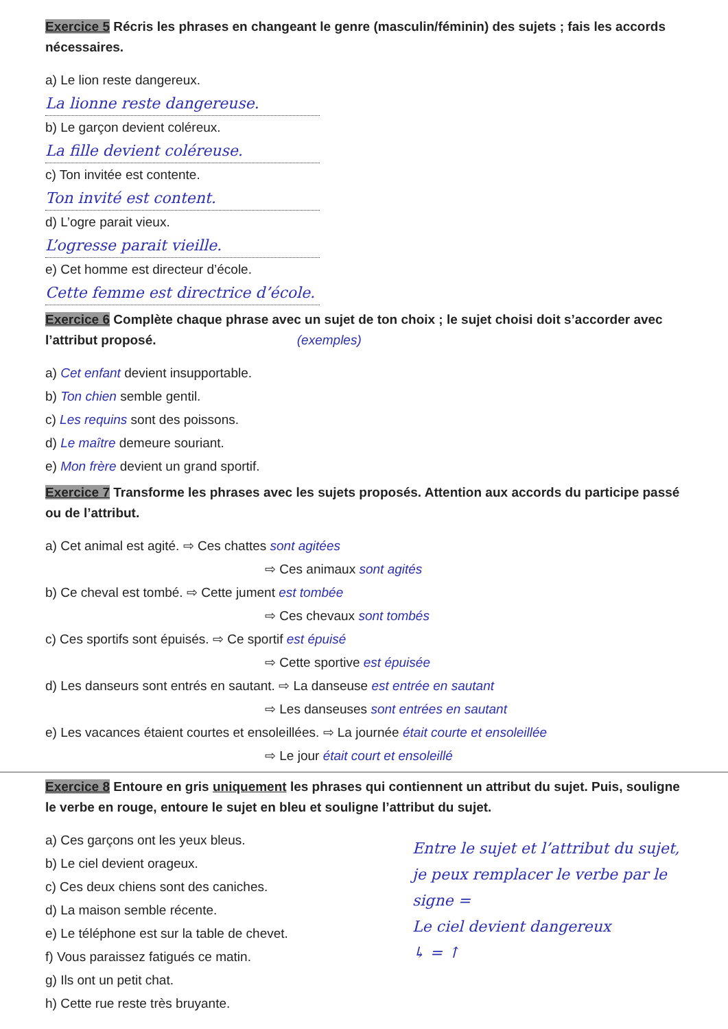Exercice 5 Récris les phrases en changeant le genre (masculin/féminin) des sujets ; fais les accords nécessaires.
a) Le lion reste dangereux.
La lionne reste dangereuse.
b) Le garçon devient coléreux.
La fille devient coléreuse.
c) Ton invitée est contente.
Ton invité est content.
d) L’ogre parait vieux.
L’ogresse parait vieille.
e) Cet homme est directeur d’école.
Cette femme est directrice d’école.
Exercice 6 Complète chaque phrase avec un sujet de ton choix ; le sujet choisi doit s’accorder avec l’attribut proposé. (exemples)
a) Cet enfant devient insupportable.
b) Ton chien semble gentil.
c) Les requins sont des poissons.
d) Le maître demeure souriant.
e) Mon frère devient un grand sportif.
Exercice 7 Transforme les phrases avec les sujets proposés. Attention aux accords du participe passé ou de l’attribut.
a) Cet animal est agité. ⇨ Ces chattes sont agitées
⇨ Ces animaux sont agités
b) Ce cheval est tombé. ⇨ Cette jument est tombée
⇨ Ces chevaux sont tombés
c) Ces sportifs sont épuisés. ⇨ Ce sportif est épuisé
⇨ Cette sportive est épuisée
d) Les danseurs sont entrés en sautant. ⇨ La danseuse est entrée en sautant
⇨ Les danseuses sont entrées en sautant
e) Les vacances étaient courtes et ensoleillées. ⇨ La journée était courte et ensoleillée
⇨ Le jour était court et ensoleillé
Exercice 8 Entoure en gris uniquement les phrases qui contiennent un attribut du sujet. Puis, souligne le verbe en rouge, entoure le sujet en bleu et souligne l’attribut du sujet.
Entre le sujet et l’attribut du sujet, je peux remplacer le verbe par le signe =
Le ciel devient dangereux
↳ = ↑
a) Ces garçons ont les yeux bleus.
b) Le ciel devient orageux.
c) Ces deux chiens sont des caniches.
d) La maison semble récente.
e) Le téléphone est sur la table de chevet.
f) Vous paraissez fatigués ce matin.
g) Ils ont un petit chat.
h) Cette rue reste très bruyante.